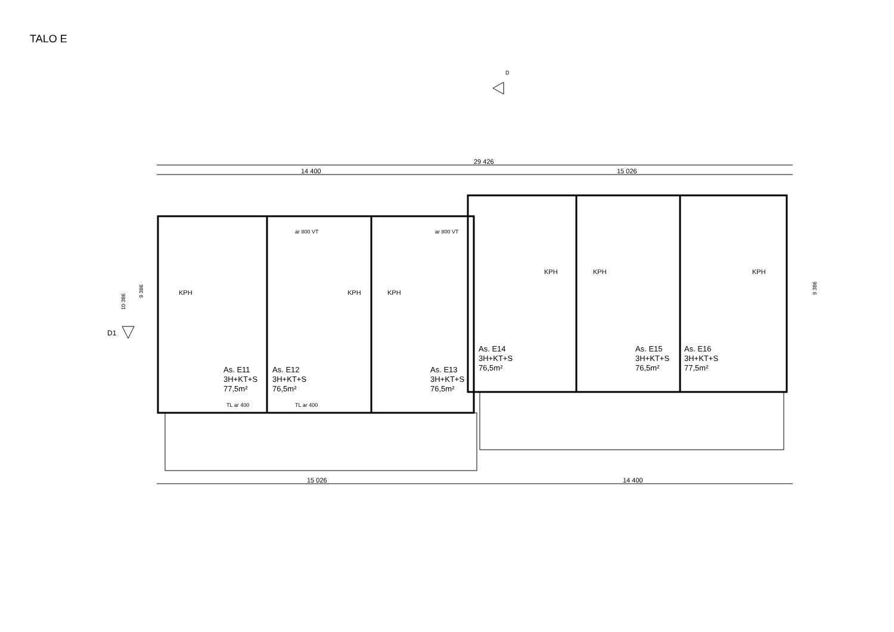TALO E
29 426
14 400
15 026
15 026
14 400
D1
D
As. E11
3H+KT+S
77,5m²
As. E12
3H+KT+S
76,5m²
As. E13
3H+KT+S
76,5m²
As. E14
3H+KT+S
76,5m²
As. E15
3H+KT+S
76,5m²
As. E16
3H+KT+S
77,5m²
KPH
KPH
KPH
KPH
KPH
KPH
ar 800 VT
ar 800 VT
TL ar 400
TL ar 400
10 386
9 386
9 386